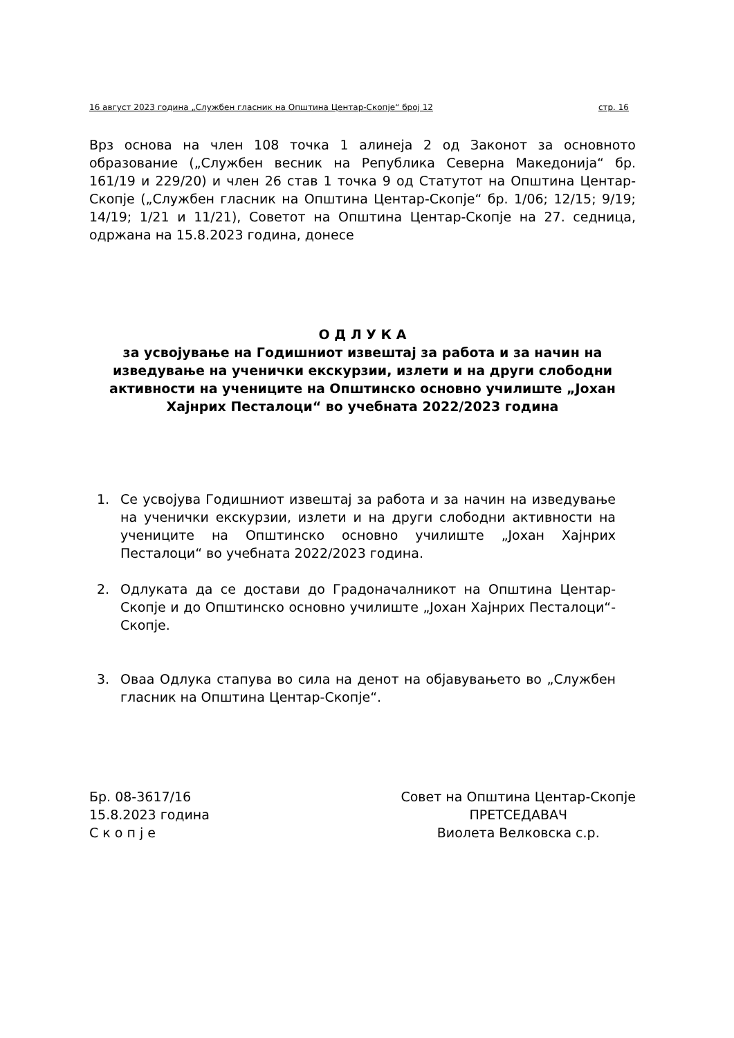16 август 2023 година „Службен гласник на Општина Центар-Скопје“ број 12 стр. 16
Врз основа на член 108 точка 1 алинеја 2 од Законот за основното образование („Службен весник на Република Северна Македонија“ бр. 161/19 и 229/20) и член 26 став 1 точка 9 од Статутот на Општина Центар-Скопје („Службен гласник на Општина Центар-Скопје“ бр. 1/06; 12/15; 9/19; 14/19; 1/21 и 11/21), Советот на Општина Центар-Скопје на 27. седница, одржана на 15.8.2023 година, донесе
О Д Л У К А
за усвојување на Годишниот извештај за работа и за начин на изведување на ученички екскурзии, излети и на други слободни активности на учениците на Општинско основно училиште „Јохан Хајнрих Песталоци“ во учебната 2022/2023 година
1. Се усвојува Годишниот извештај за работа и за начин на изведување на ученички екскурзии, излети и на други слободни активности на учениците на Општинско основно училиште „Јохан Хајнрих Песталоци“ во учебната 2022/2023 година.
2. Одлуката да се достави до Градоначалникот на Општина Центар-Скопје и до Општинско основно училиште „Јохан Хајнрих Песталоци“-Скопје.
3. Оваа Одлука стапува во сила на денот на објавувањето во „Службен гласник на Општина Центар-Скопје“.
Бр. 08-3617/16
15.8.2023 година
С к о п ј е
Совет на Општина Центар-Скопје
ПРЕТСЕДАВАЧ
Виолета Велковска с.р.